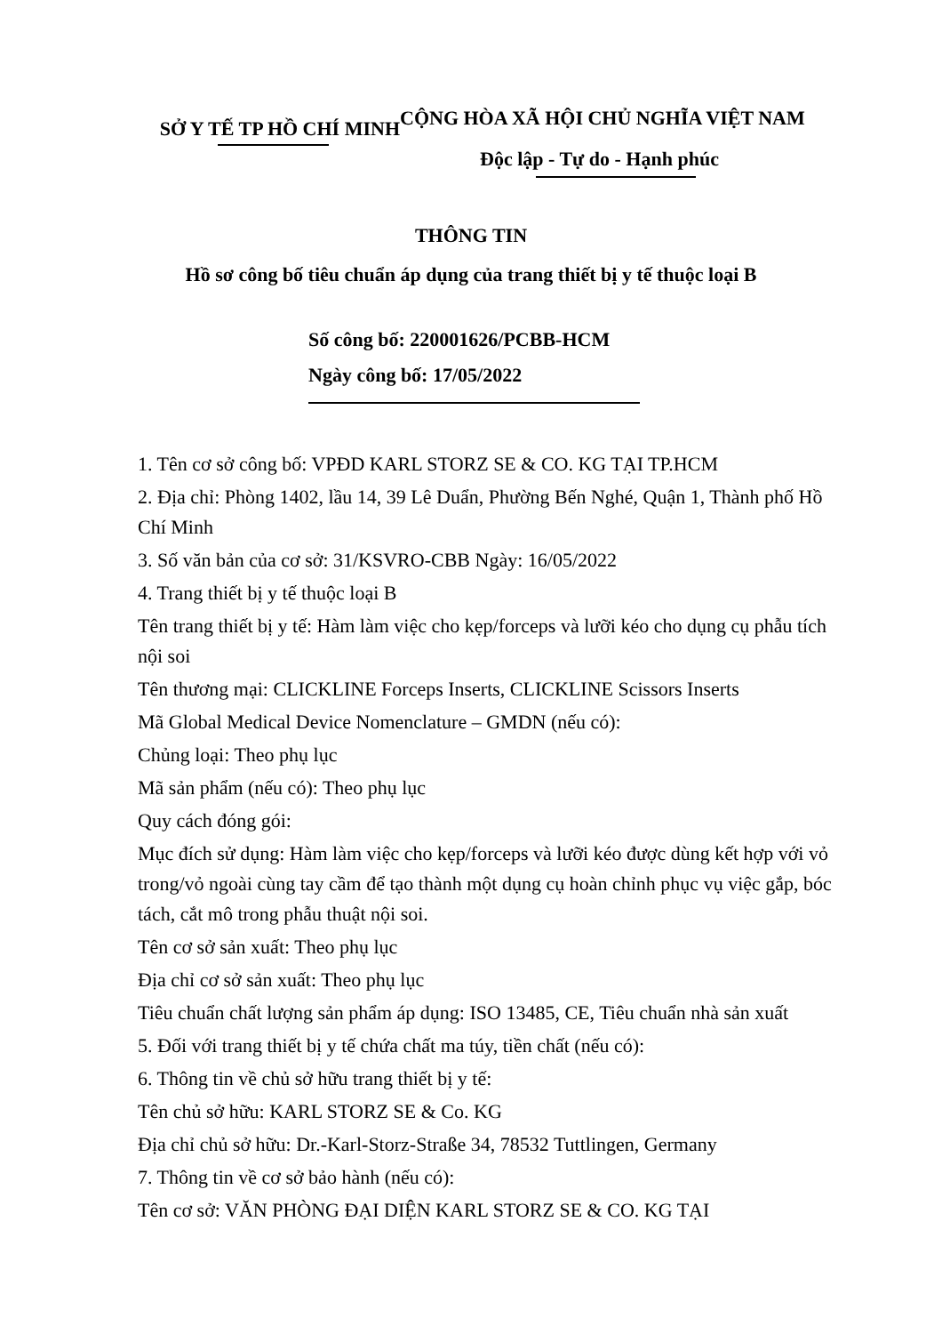SỞ Y TẾ TP HỒ CHÍ MINH
CỘNG HÒA XÃ HỘI CHỦ NGHĨA VIỆT NAM
Độc lập - Tự do - Hạnh phúc
THÔNG TIN
Hồ sơ công bố tiêu chuẩn áp dụng của trang thiết bị y tế thuộc loại B
Số công bố: 220001626/PCBB-HCM
Ngày công bố: 17/05/2022
1. Tên cơ sở công bố: VPĐD KARL STORZ SE & CO. KG TẠI TP.HCM
2. Địa chỉ: Phòng 1402, lầu 14, 39 Lê Duẩn, Phường Bến Nghé, Quận 1, Thành phố Hồ Chí Minh
3. Số văn bản của cơ sở: 31/KSVRO-CBB Ngày: 16/05/2022
4. Trang thiết bị y tế thuộc loại B
Tên trang thiết bị y tế: Hàm làm việc cho kẹp/forceps và lưỡi kéo cho dụng cụ phẫu tích nội soi
Tên thương mại: CLICKLINE Forceps Inserts, CLICKLINE Scissors Inserts
Mã Global Medical Device Nomenclature – GMDN (nếu có):
Chủng loại: Theo phụ lục
Mã sản phẩm (nếu có): Theo phụ lục
Quy cách đóng gói:
Mục đích sử dụng: Hàm làm việc cho kẹp/forceps và lưỡi kéo được dùng kết hợp với vỏ trong/vỏ ngoài cùng tay cầm để tạo thành một dụng cụ hoàn chỉnh phục vụ việc gắp, bóc tách, cắt mô trong phẫu thuật nội soi.
Tên cơ sở sản xuất: Theo phụ lục
Địa chỉ cơ sở sản xuất: Theo phụ lục
Tiêu chuẩn chất lượng sản phẩm áp dụng: ISO 13485, CE, Tiêu chuẩn nhà sản xuất
5. Đối với trang thiết bị y tế chứa chất ma túy, tiền chất (nếu có):
6. Thông tin về chủ sở hữu trang thiết bị y tế:
Tên chủ sở hữu: KARL STORZ SE & Co. KG
Địa chỉ chủ sở hữu: Dr.-Karl-Storz-Straße 34, 78532 Tuttlingen, Germany
7. Thông tin về cơ sở bảo hành (nếu có):
Tên cơ sở: VĂN PHÒNG ĐẠI DIỆN KARL STORZ SE & CO. KG TẠI